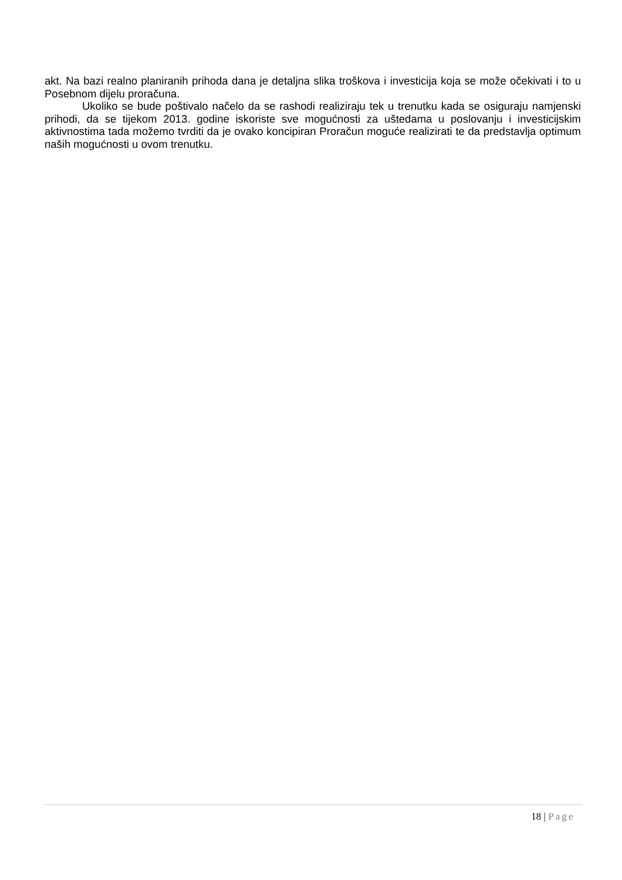akt. Na bazi realno planiranih prihoda dana je detaljna slika troškova i investicija koja se može očekivati i to u Posebnom dijelu proračuna.
Ukoliko se bude poštivalo načelo da se rashodi realiziraju tek u trenutku kada se osiguraju namjenski prihodi, da se tijekom 2013. godine iskoriste sve mogućnosti za uštedama u poslovanju i investicijskim aktivnostima tada možemo tvrditi da je ovako koncipiran Proračun moguće realizirati te da predstavlja optimum naših mogućnosti u ovom trenutku.
18 | Page